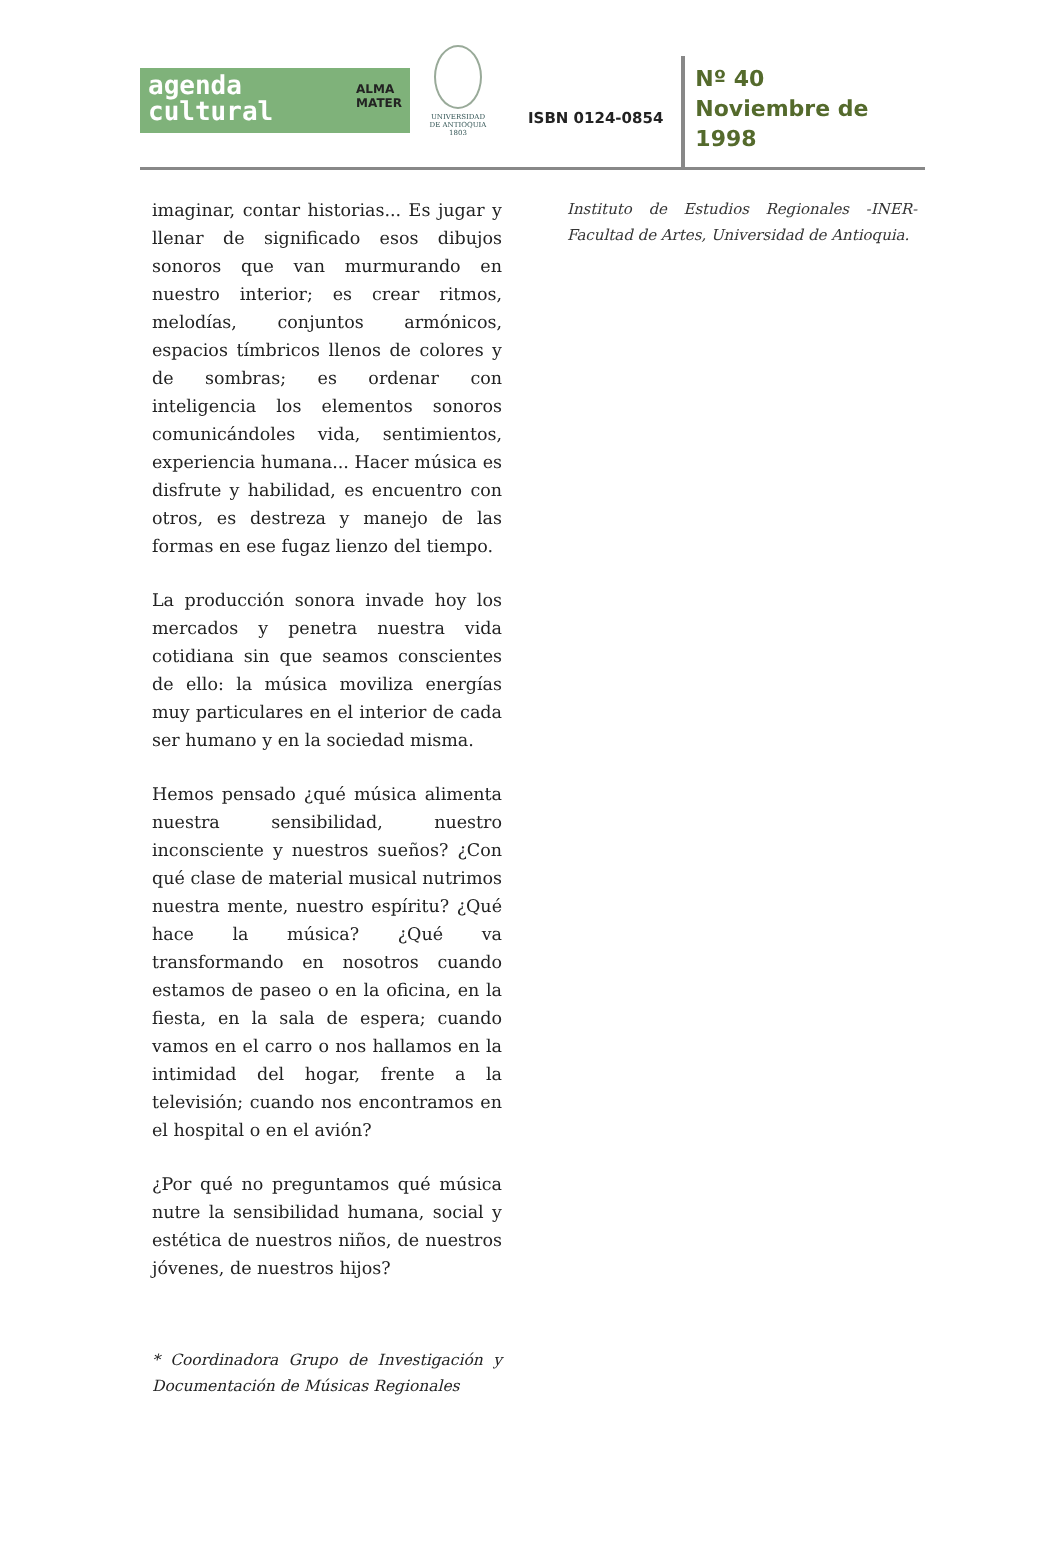agenda
cultural ALMA
MATER
UNIVERSIDAD
DE ANTIOQUIA
1803
ISBN 0124-0854
Nº 40
Noviembre de
1998
imaginar, contar historias... Es jugar y llenar de significado esos dibujos sonoros que van murmurando en nuestro interior; es crear ritmos, melodías, conjuntos armónicos, espacios tímbricos llenos de colores y de sombras; es ordenar con inteligencia los elementos sonoros comunicándoles vida, sentimientos, experiencia humana... Hacer música es disfrute y habilidad, es encuentro con otros, es destreza y manejo de las formas en ese fugaz lienzo del tiempo.
La producción sonora invade hoy los mercados y penetra nuestra vida cotidiana sin que seamos conscientes de ello: la música moviliza energías muy particulares en el interior de cada ser humano y en la sociedad misma.
Hemos pensado ¿qué música alimenta nuestra sensibilidad, nuestro inconsciente y nuestros sueños? ¿Con qué clase de material musical nutrimos nuestra mente, nuestro espíritu? ¿Qué hace la música? ¿Qué va transformando en nosotros cuando estamos de paseo o en la oficina, en la fiesta, en la sala de espera; cuando vamos en el carro o nos hallamos en la intimidad del hogar, frente a la televisión; cuando nos encontramos en el hospital o en el avión?
¿Por qué no preguntamos qué música nutre la sensibilidad humana, social y estética de nuestros niños, de nuestros jóvenes, de nuestros hijos?
* Coordinadora Grupo de Investigación y Documentación de Músicas Regionales
Instituto de Estudios Regionales -INER- Facultad de Artes, Universidad de Antioquia.